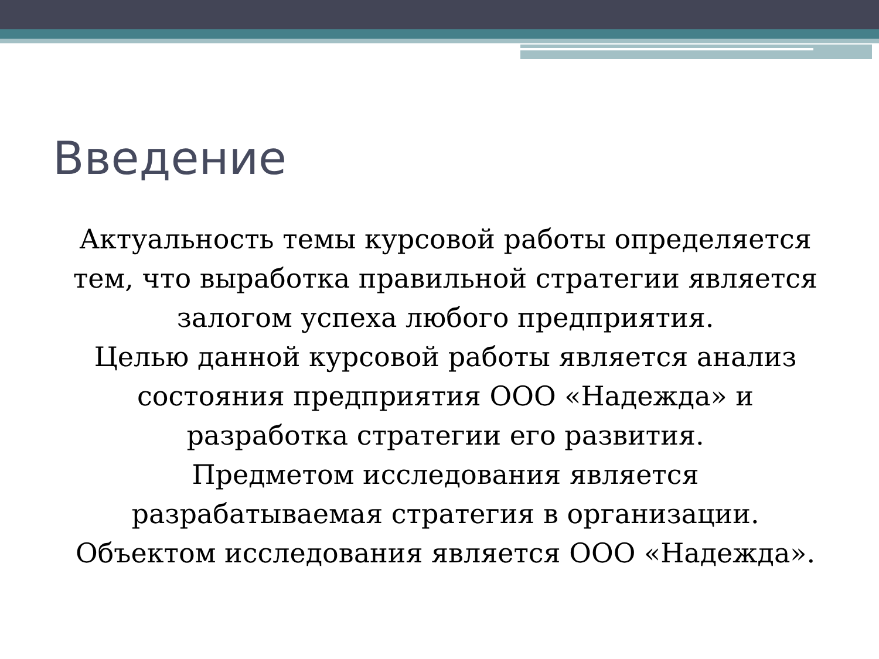Введение
Актуальность темы курсовой работы определяется тем, что выработка правильной стратегии является залогом успеха любого предприятия.
Целью данной курсовой работы является анализ состояния предприятия ООО «Надежда» и разработка стратегии его развития.
Предметом исследования является разрабатываемая стратегия в организации.
Объектом исследования является ООО «Надежда».